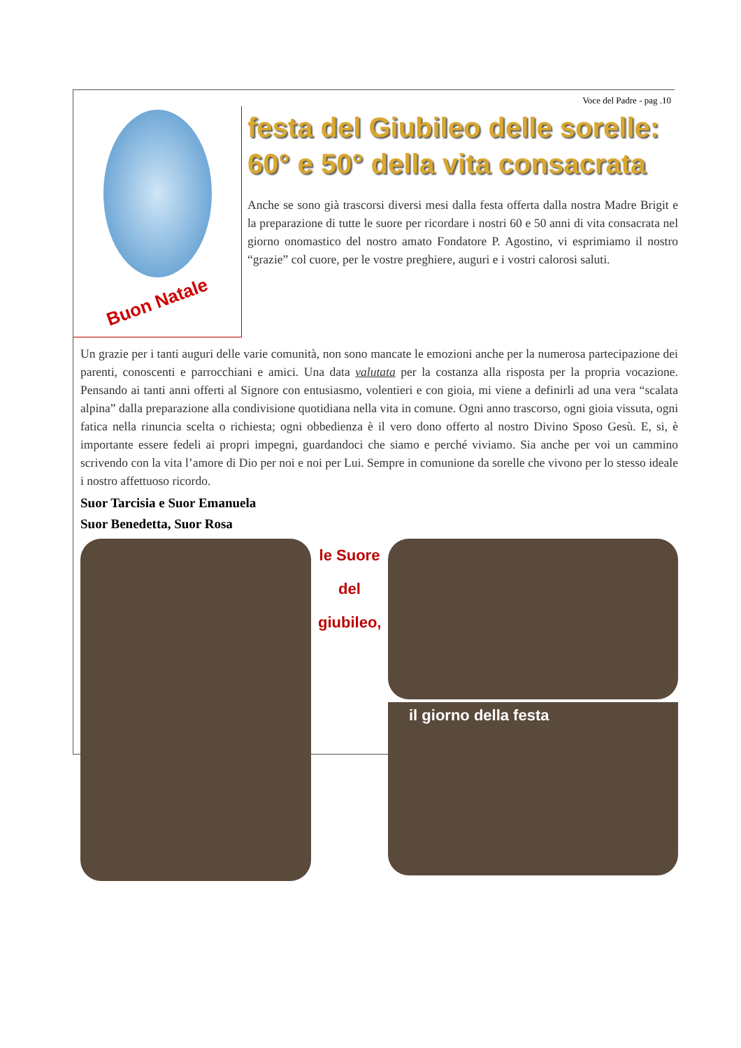Voce del Padre - pag .10
Buon Natale
festa del Giubileo delle sorelle:
60° e 50° della vita consacrata
Anche se sono già trascorsi diversi mesi dalla festa offerta dalla nostra Madre Brigit e la preparazione di tutte le suore per ricordare i nostri 60 e 50 anni di vita consacrata nel giorno onomastico del nostro amato Fondatore P. Agostino, vi esprimiamo il nostro “grazie” col cuore, per le vostre preghiere, auguri e i vostri calorosi saluti.
Un grazie per i tanti auguri delle varie comunità, non sono mancate le emozioni anche per la numerosa partecipazione dei parenti, conoscenti e parrocchiani e amici. Una data valutata per la costanza alla risposta per la propria vocazione. Pensando ai tanti anni offerti al Signore con entusiasmo, volentieri e con gioia, mi viene a definirli ad una vera “scalata alpina” dalla preparazione alla condivisione quotidiana nella vita in comune. Ogni anno trascorso, ogni gioia vissuta, ogni fatica nella rinuncia scelta o richiesta; ogni obbedienza è il vero dono offerto al nostro Divino Sposo Gesù. E, si, è importante essere fedeli ai propri impegni, guardandoci che siamo e perché viviamo. Sia anche per voi un cammino scrivendo con la vita l’amore di Dio per noi e noi per Lui. Sempre in comunione da sorelle che vivono per lo stesso ideale i nostro affettuoso ricordo.
Suor Tarcisia e Suor Emanuela
Suor Benedetta, Suor Rosa
le Suore
del
giubileo,
il giorno della festa